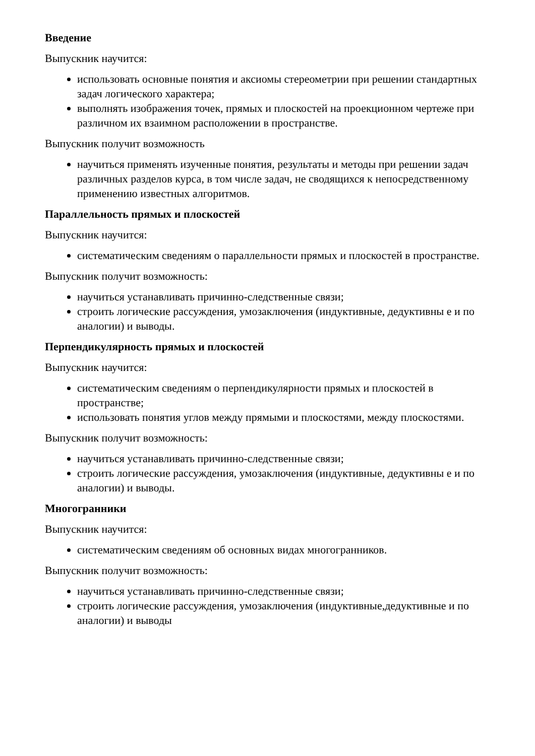Введение
Выпускник научится:
использовать основные понятия и аксиомы стереометрии при решении стандартных задач логического характера;
выполнять изображения точек, прямых и плоскостей на проекционном чертеже при различном их взаимном расположении в пространстве.
Выпускник получит возможность
научиться применять изученные понятия, результаты и методы при решении задач различных разделов курса, в том числе задач, не сводящихся к непосредственному применению известных алгоритмов.
Параллельность прямых и плоскостей
Выпускник научится:
систематическим сведениям о параллельности прямых и плоскостей в пространстве.
Выпускник получит возможность:
научиться устанавливать причинно-следственные связи;
строить логические рассуждения, умозаключения (индуктивные, дедуктивны е и по аналогии) и выводы.
Перпендикулярность прямых и плоскостей
Выпускник научится:
систематическим сведениям о перпендикулярности прямых и плоскостей в пространстве;
использовать понятия углов между прямыми и плоскостями, между плоскостями.
Выпускник получит возможность:
научиться устанавливать причинно-следственные связи;
строить логические рассуждения, умозаключения (индуктивные, дедуктивны е и по аналогии) и выводы.
Многогранники
Выпускник научится:
систематическим сведениям об основных видах многогранников.
Выпускник получит возможность:
научиться устанавливать причинно-следственные связи;
строить логические рассуждения, умозаключения (индуктивные,дедуктивные и по аналогии) и выводы